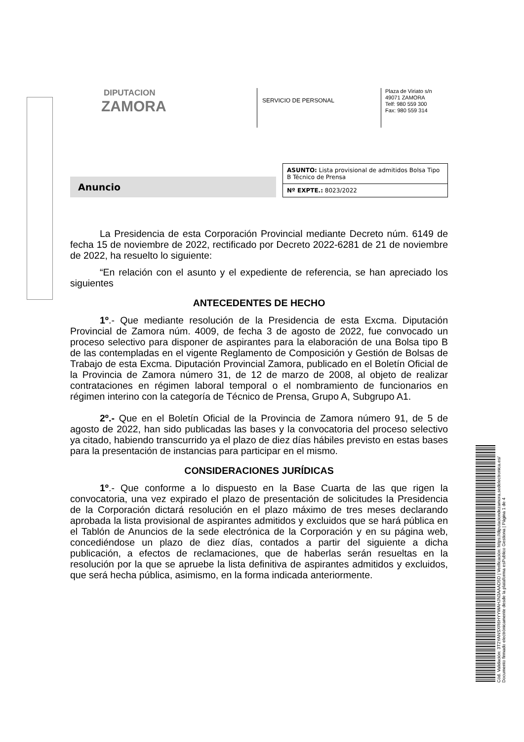DIPUTACION
ZAMORA
SERVICIO DE PERSONAL
Plaza de Viriato s/n
49071 ZAMORA
Telf: 980 559 300
Fax: 980 559 314
Anuncio
ASUNTO: Lista provisional de admitidos Bolsa Tipo B Técnico de Prensa
Nº EXPTE.: 8023/2022
La Presidencia de esta Corporación Provincial mediante Decreto núm. 6149 de fecha 15 de noviembre de 2022, rectificado por Decreto 2022-6281 de 21 de noviembre de 2022, ha resuelto lo siguiente:
“En relación con el asunto y el expediente de referencia, se han apreciado los siguientes
ANTECEDENTES DE HECHO
1º.- Que mediante resolución de la Presidencia de esta Excma. Diputación Provincial de Zamora núm. 4009, de fecha 3 de agosto de 2022, fue convocado un proceso selectivo para disponer de aspirantes para la elaboración de una Bolsa tipo B de las contempladas en el vigente Reglamento de Composición y Gestión de Bolsas de Trabajo de esta Excma. Diputación Provincial Zamora, publicado en el Boletín Oficial de la Provincia de Zamora número 31, de 12 de marzo de 2008, al objeto de realizar contrataciones en régimen laboral temporal o el nombramiento de funcionarios en régimen interino con la categoría de Técnico de Prensa, Grupo A, Subgrupo A1.
2º.- Que en el Boletín Oficial de la Provincia de Zamora número 91, de 5 de agosto de 2022, han sido publicadas las bases y la convocatoria del proceso selectivo ya citado, habiendo transcurrido ya el plazo de diez días hábiles previsto en estas bases para la presentación de instancias para participar en el mismo.
CONSIDERACIONES JURÍDICAS
1º.- Que conforme a lo dispuesto en la Base Cuarta de las que rigen la convocatoria, una vez expirado el plazo de presentación de solicitudes la Presidencia de la Corporación dictará resolución en el plazo máximo de tres meses declarando aprobada la lista provisional de aspirantes admitidos y excluidos que se hará pública en el Tablón de Anuncios de la sede electrónica de la Corporación y en su página web, concediéndose un plazo de diez días, contados a partir del siguiente a dicha publicación, a efectos de reclamaciones, que de haberlas serán resueltas en la resolución por la que se apruebe la lista definitiva de aspirantes admitidos y excluidos, que será hecha pública, asimismo, en la forma indicada anteriormente.
Cód. Validación: 3T2YANSXR6HYYWAHJN3AAAD5D | Verificación: https://diputaciondezamora.sedelectronica.es/
Documento firmado electrónicamente desde la plataforma esPublico Gestiona | Página 1 de 4